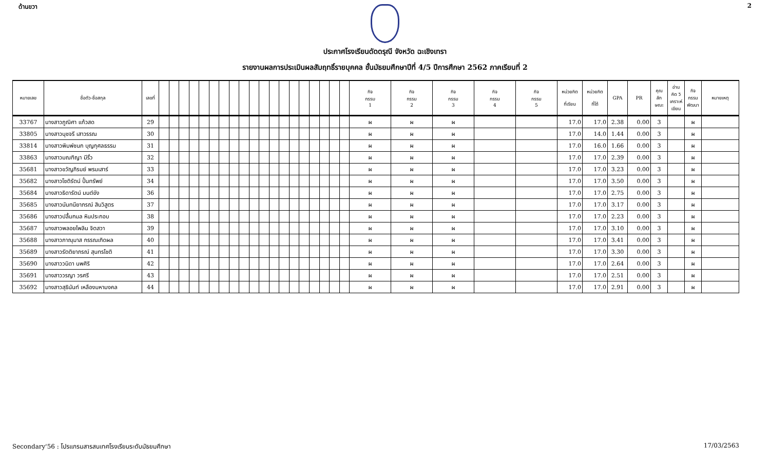ด้านขวา 2
ประกาศโรงเรียนดัดดรุณี จังหวัด ฉะเชิงเทรา
รายงานผลการประเมินผลสัมฤทธิ์รายบุคคล ชั้นมัธยมศึกษาปีที่ 4/5 ปีการศึกษา 2562 ภาคเรียนที่ 2
| หมายเลข | ชื่อตัว-ชื่อสกุล | เลขที่ | | | | | | | | | | | | | | | | | | | | กิจ กรรม 1 | กิจ กรรม 2 | กิจ กรรม 3 | กิจ กรรม 4 | กิจ กรรม 5 | หน่วยกิต ที่เรียน | หน่วยกิต ที่ได้ | GPA | PR | คุณ ลัก ษณะ | อ่าน คิด วิ เคราะห์ เขียน | กิจ กรรม พัฒนา | หมายเหตุ |
| --- | --- | --- | --- | --- | --- | --- | --- | --- | --- | --- | --- | --- | --- | --- | --- | --- | --- | --- | --- | --- | --- | --- | --- | --- | --- | --- | --- | --- | --- | --- | --- | --- | --- | --- |
| 33767 | นางสาวภูณิศา แก้วสด | 29 | | | | | | | | | | | | | | | | | | | | ผ | ผ | ผ | | | 17.0 | 17.0 | 2.38 | 0.00 | 3 | | ผ | |
| 33805 | นางสาวนุชจรี เสาวรรณ | 30 | | | | | | | | | | | | | | | | | | | | ผ | ผ | ผ | | | 17.0 | 14.0 | 1.44 | 0.00 | 3 | | ผ | |
| 33814 | นางสาวพิมพ์ชนก บุญกุศลธรรม | 31 | | | | | | | | | | | | | | | | | | | | ผ | ผ | ผ | | | 17.0 | 16.0 | 1.66 | 0.00 | 3 | | ผ | |
| 33863 | นางสาวมณฑิญา มีริ้ว | 32 | | | | | | | | | | | | | | | | | | | | ผ | ผ | ผ | | | 17.0 | 17.0 | 2.39 | 0.00 | 3 | | ผ | |
| 35681 | นางสาวขวัญภิรมย์ พรมเสาร์ | 33 | | | | | | | | | | | | | | | | | | | | ผ | ผ | ผ | | | 17.0 | 17.0 | 3.23 | 0.00 | 3 | | ผ | |
| 35682 | นางสาวโชติรัตน์ ปั้นทรัพย์ | 34 | | | | | | | | | | | | | | | | | | | | ผ | ผ | ผ | | | 17.0 | 17.0 | 3.50 | 0.00 | 3 | | ผ | |
| 35684 | นางสาวธิดารัตน์ มนต์ขัง | 36 | | | | | | | | | | | | | | | | | | | | ผ | ผ | ผ | | | 17.0 | 17.0 | 2.75 | 0.00 | 3 | | ผ | |
| 35685 | นางสาวนันทนียาภรณ์ สินวิสูตร | 37 | | | | | | | | | | | | | | | | | | | | ผ | ผ | ผ | | | 17.0 | 17.0 | 3.17 | 0.00 | 3 | | ผ | |
| 35686 | นางสาวปลื้มกมล หินประกอบ | 38 | | | | | | | | | | | | | | | | | | | | ผ | ผ | ผ | | | 17.0 | 17.0 | 2.23 | 0.00 | 3 | | ผ | |
| 35687 | นางสาวพลอยไพลิน จิตสวา | 39 | | | | | | | | | | | | | | | | | | | | ผ | ผ | ผ | | | 17.0 | 17.0 | 3.10 | 0.00 | 3 | | ผ | |
| 35688 | นางสาวภาณุมาส กรรณเกิดผล | 40 | | | | | | | | | | | | | | | | | | | | ผ | ผ | ผ | | | 17.0 | 17.0 | 3.41 | 0.00 | 3 | | ผ | |
| 35689 | นางสาวรัตติยาภรณ์ สุนทรโชติ | 41 | | | | | | | | | | | | | | | | | | | | ผ | ผ | ผ | | | 17.0 | 17.0 | 3.30 | 0.00 | 3 | | ผ | |
| 35690 | นางสาววนิดา นพศิริ | 42 | | | | | | | | | | | | | | | | | | | | ผ | ผ | ผ | | | 17.0 | 17.0 | 2.64 | 0.00 | 3 | | ผ | |
| 35691 | นางสาววรญา วรศรี | 43 | | | | | | | | | | | | | | | | | | | | ผ | ผ | ผ | | | 17.0 | 17.0 | 2.51 | 0.00 | 3 | | ผ | |
| 35692 | นางสาวสุธินันท์ เหลืองมหามงคล | 44 | | | | | | | | | | | | | | | | | | | | ผ | ผ | ผ | | | 17.0 | 17.0 | 2.91 | 0.00 | 3 | | ผ | |
Secondary'56 : โปรแกรมสารสนเทศโรงเรียนระดับมัธยมศึกษา 17/03/2563